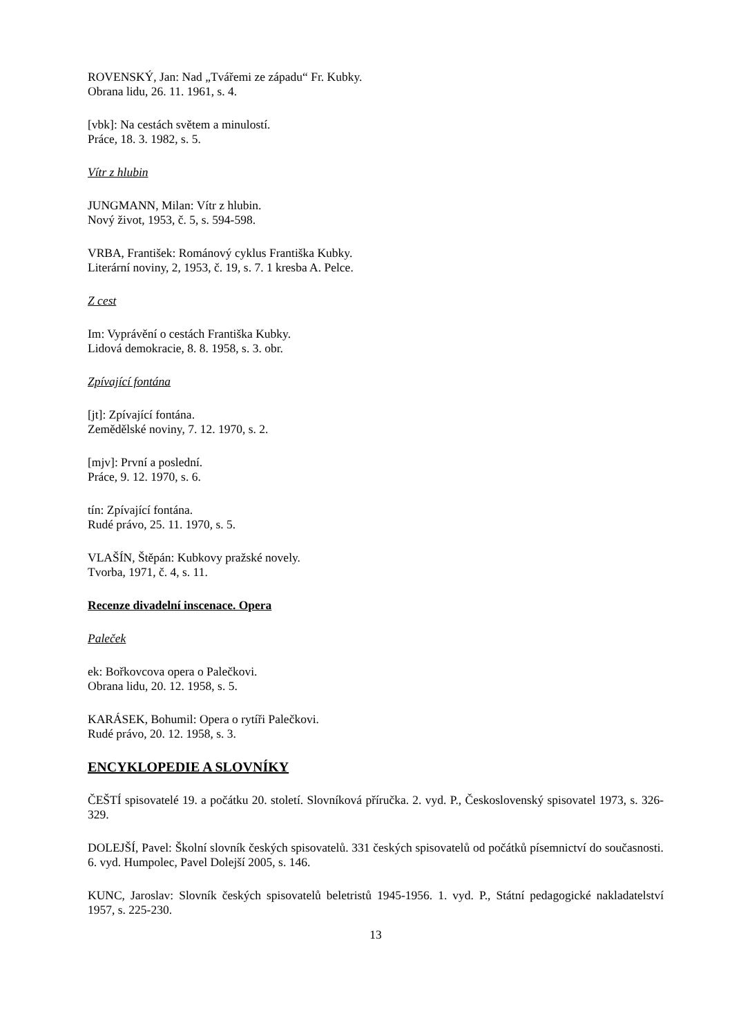ROVENSKÝ, Jan: Nad „Tvářemi ze západu“ Fr. Kubky.
Obrana lidu, 26. 11. 1961, s. 4.
[vbk]: Na cestách světem a minulostí.
Práce, 18. 3. 1982, s. 5.
Vítr z hlubin
JUNGMANN, Milan: Vítr z hlubin.
Nový život, 1953, č. 5, s. 594-598.
VRBA, František: Románový cyklus Františka Kubky.
Literární noviny, 2, 1953, č. 19, s. 7. 1 kresba A. Pelce.
Z cest
Im: Vyprávění o cestách Františka Kubky.
Lidová demokracie, 8. 8. 1958, s. 3. obr.
Zpívající fontána
[jt]: Zpívající fontána.
Zemědělské noviny, 7. 12. 1970, s. 2.
[mjv]: První a poslední.
Práce, 9. 12. 1970, s. 6.
tín: Zpívající fontána.
Rudé právo, 25. 11. 1970, s. 5.
VLAŠÍN, Štěpán: Kubkovy pražské novely.
Tvorba, 1971, č. 4, s. 11.
Recenze divadelní inscenace. Opera
Paleček
ek: Bořkovcova opera o Palečkovi.
Obrana lidu, 20. 12. 1958, s. 5.
KARÁSEK, Bohumil: Opera o rytíři Palečkovi.
Rudé právo, 20. 12. 1958, s. 3.
ENCYKLOPEDIE A SLOVNÍKY
ČEŠTÍ spisovatelé 19. a počátku 20. století. Slovníková příručka. 2. vyd. P., Československý spisovatel 1973, s. 326-329.
DOLEJŠÍ, Pavel: Školní slovník českých spisovatelů. 331 českých spisovatelů od počátků písemnictví do současnosti. 6. vyd. Humpolec, Pavel Dolejší 2005, s. 146.
KUNC, Jaroslav: Slovník českých spisovatelů beletristů 1945-1956. 1. vyd. P., Státní pedagogické nakladatelství 1957, s. 225-230.
13